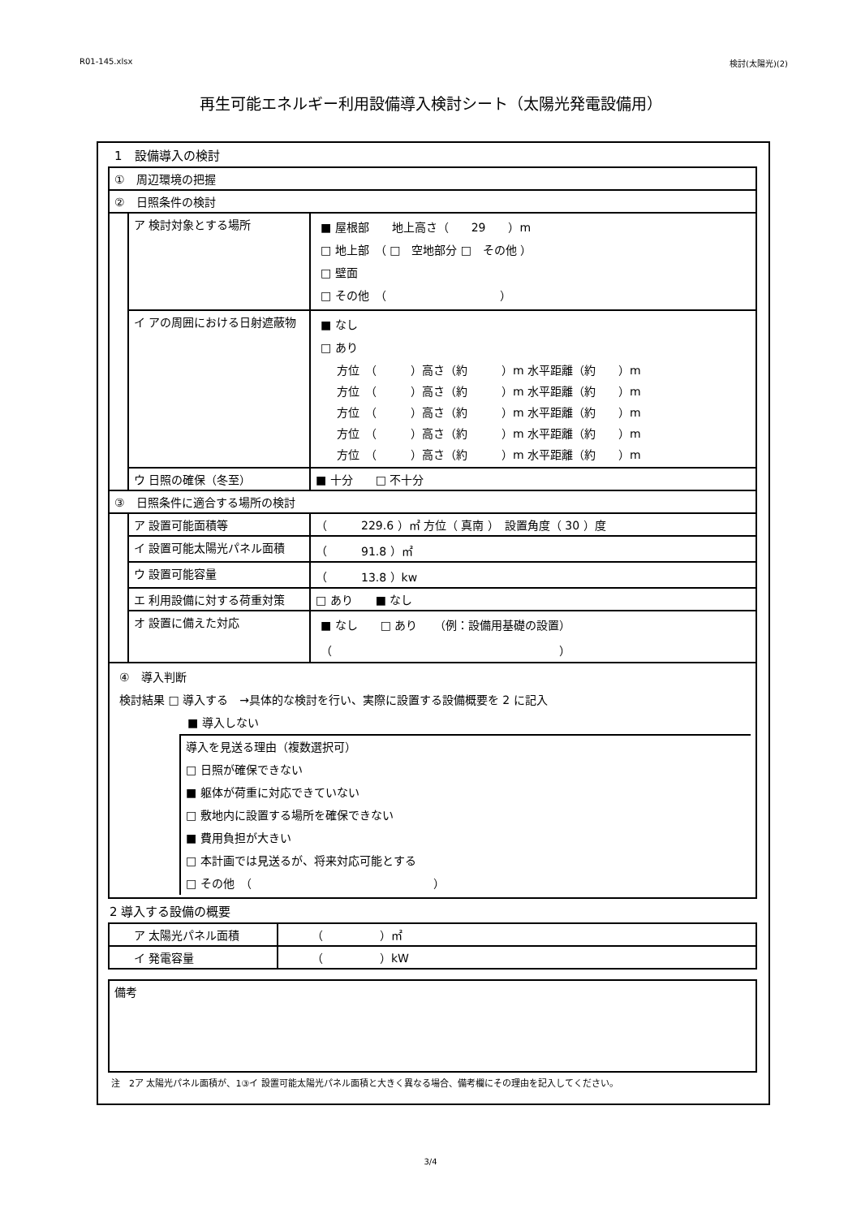R01-145.xlsx 検討(太陽光)(2)
再生可能エネルギー利用設備導入検討シート（太陽光発電設備用）
1　設備導入の検討
| ① 周辺環境の把握 | | |
| ② 日照条件の検討 | | |
| | ア 検討対象とする場所 | ■ 屋根部 地上高さ（ 29 ）m □ 地上部 （ □ 空地部分 □ その他 ） □ 壁面 □ その他 （ ） |
| | イ アの周囲における日射遮蔽物 | ■ なし □ あり / 方位 （ ）高さ（約 ）m 水平距離（約 ）m / / 方位 （ ）高さ（約 ）m 水平距離（約 ）m / / 方位 （ ）高さ（約 ）m 水平距離（約 ）m / / 方位 （ ）高さ（約 ）m 水平距離（約 ）m / / 方位 （ ）高さ（約 ）m 水平距離（約 ）m / |
| | ウ 日照の確保（冬至） | ■ 十分 □ 不十分 |
| ③ 日照条件に適合する場所の検討 | | |
| | ア 設置可能面積等 | （ 229.6 ）㎡ 方位（ 真南 ） 設置角度（ 30 ）度 |
| | イ 設置可能太陽光パネル面積 | （ 91.8 ）㎡ |
| | ウ 設置可能容量 | （ 13.8 ）kw |
| | エ 利用設備に対する荷重対策 | □ あり ■ なし |
| | オ 設置に備えた対応 | ■ なし □ あり （例：設備用基礎の設置） （ ） |
| ④ 導入判断 検討結果 □ 導入する →具体的な検討を行い、実際に設置する設備概要を 2 に記入 ■ 導入しない 導入を見送る理由（複数選択可） □ 日照が確保できない ■ 躯体が荷重に対応できていない □ 敷地内に設置する場所を確保できない ■ 費用負担が大きい □ 本計画では見送るが、将来対応可能とする □ その他 （ ） | | |
2 導入する設備の概要
| ア 太陽光パネル面積 | （ ）㎡ |
| イ 発電容量 | （ ）kW |
| 備考 |
注　2ア 太陽光パネル面積が、1③イ 設置可能太陽光パネル面積と大きく異なる場合、備考欄にその理由を記入してください。
3/4